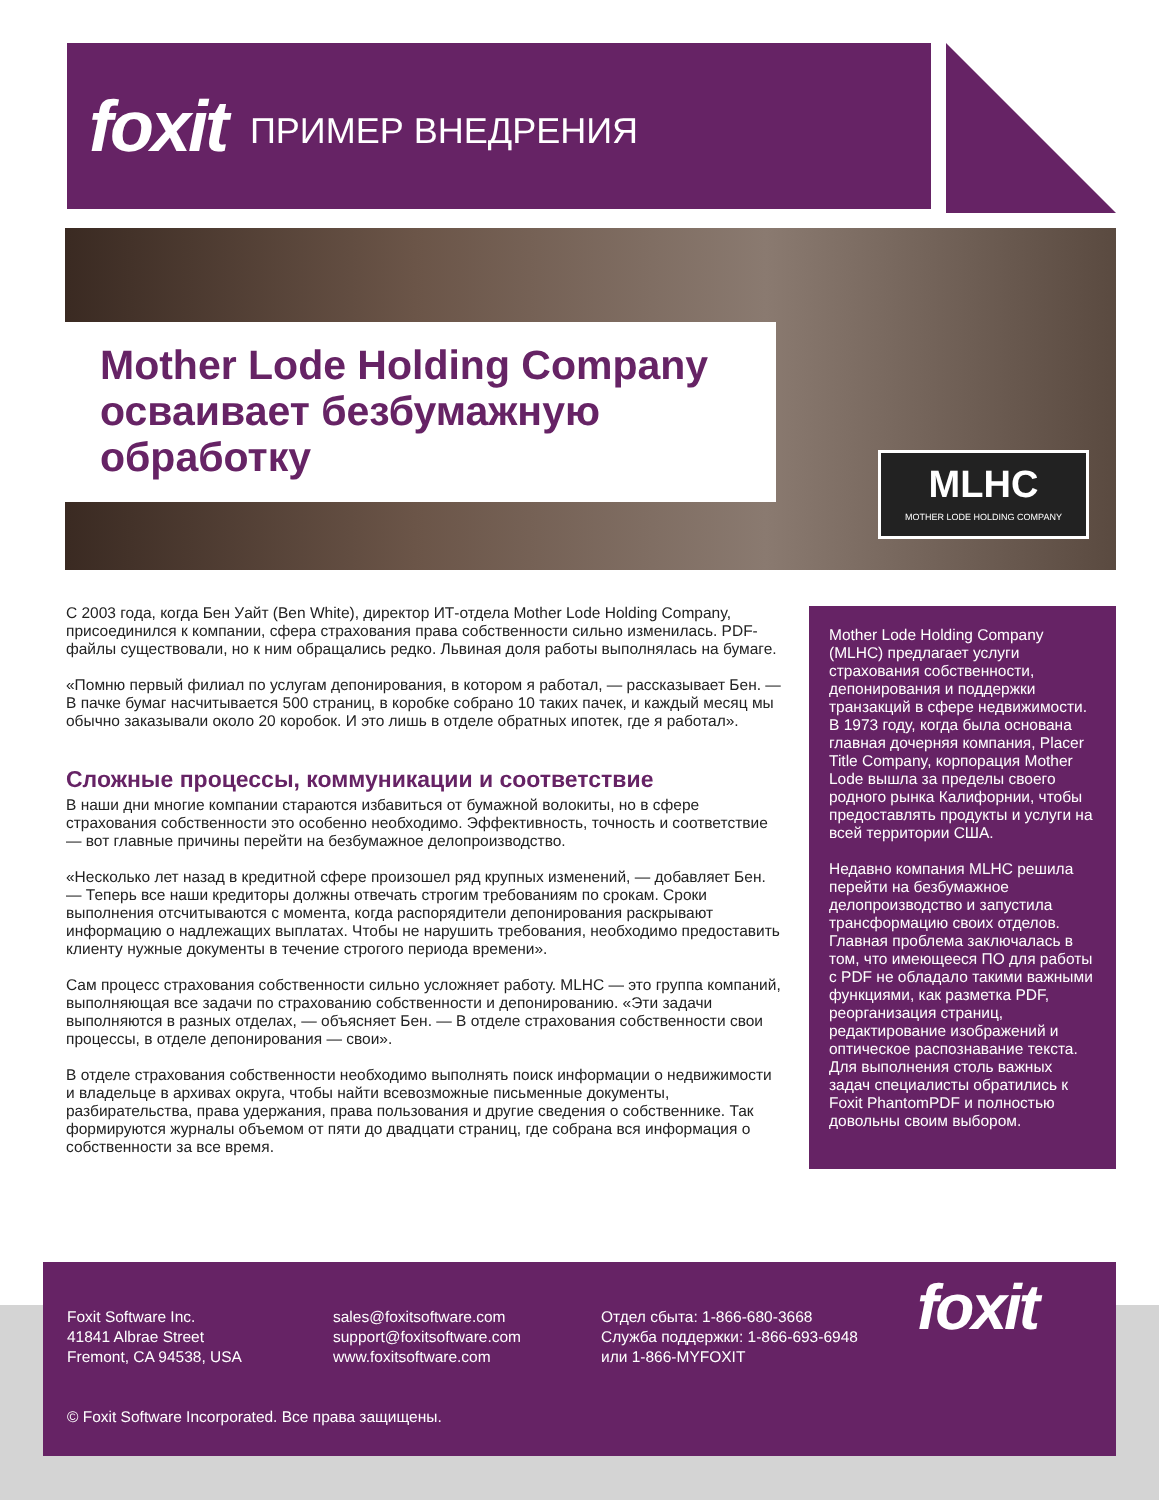foxit ПРИМЕР ВНЕДРЕНИЯ
Mother Lode Holding Company осваивает безбумажную обработку
MLHC
MOTHER LODE HOLDING COMPANY
С 2003 года, когда Бен Уайт (Ben White), директор ИТ-отдела Mother Lode Holding Company, присоединился к компании, сфера страхования права собственности сильно изменилась. PDF-файлы существовали, но к ним обращались редко. Львиная доля работы выполнялась на бумаге.
«Помню первый филиал по услугам депонирования, в котором я работал, — рассказывает Бен. — В пачке бумаг насчитывается 500 страниц, в коробке собрано 10 таких пачек, и каждый месяц мы обычно заказывали около 20 коробок. И это лишь в отделе обратных ипотек, где я работал».
Сложные процессы, коммуникации и соответствие
В наши дни многие компании стараются избавиться от бумажной волокиты, но в сфере страхования собственности это особенно необходимо. Эффективность, точность и соответствие — вот главные причины перейти на безбумажное делопроизводство.
«Несколько лет назад в кредитной сфере произошел ряд крупных изменений, — добавляет Бен. — Теперь все наши кредиторы должны отвечать строгим требованиям по срокам. Сроки выполнения отсчитываются с момента, когда распорядители депонирования раскрывают информацию о надлежащих выплатах. Чтобы не нарушить требования, необходимо предоставить клиенту нужные документы в течение строгого периода времени».
Сам процесс страхования собственности сильно усложняет работу. MLHC — это группа компаний, выполняющая все задачи по страхованию собственности и депонированию. «Эти задачи выполняются в разных отделах, — объясняет Бен. — В отделе страхования собственности свои процессы, в отделе депонирования — свои».
В отделе страхования собственности необходимо выполнять поиск информации о недвижимости и владельце в архивах округа, чтобы найти всевозможные письменные документы, разбирательства, права удержания, права пользования и другие сведения о собственнике. Так формируются журналы объемом от пяти до двадцати страниц, где собрана вся информация о собственности за все время.
Mother Lode Holding Company (MLHC) предлагает услуги страхования собственности, депонирования и поддержки транзакций в сфере недвижимости. В 1973 году, когда была основана главная дочерняя компания, Placer Title Company, корпорация Mother Lode вышла за пределы своего родного рынка Калифорнии, чтобы предоставлять продукты и услуги на всей территории США.
Недавно компания MLHC решила перейти на безбумажное делопроизводство и запустила трансформацию своих отделов. Главная проблема заключалась в том, что имеющееся ПО для работы с PDF не обладало такими важными функциями, как разметка PDF, реорганизация страниц, редактирование изображений и оптическое распознавание текста. Для выполнения столь важных задач специалисты обратились к Foxit PhantomPDF и полностью довольны своим выбором.
Foxit Software Inc.
41841 Albrae Street
Fremont, CA 94538, USA
sales@foxitsoftware.com
support@foxitsoftware.com
www.foxitsoftware.com
Отдел сбыта: 1-866-680-3668
Служба поддержки: 1-866-693-6948
или 1-866-MYFOXIT
foxit
© Foxit Software Incorporated. Все права защищены.